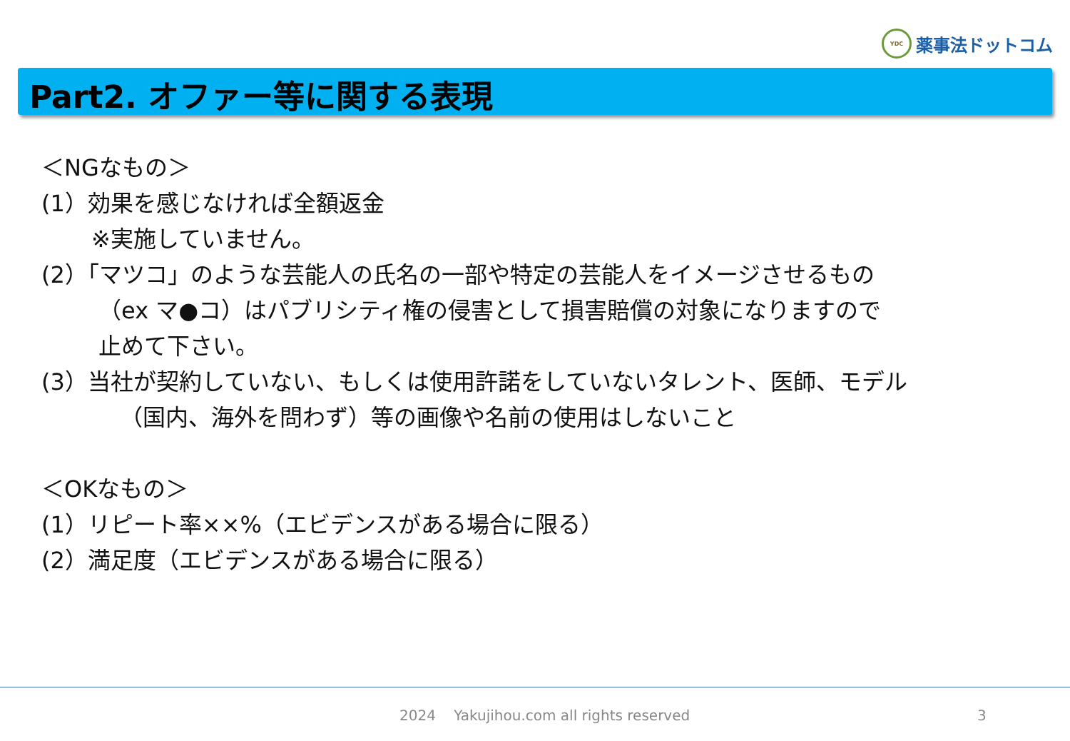YDC
薬事法ドットコム
Part2. オファー等に関する表現
＜NGなもの＞
(1）効果を感じなければ全額返金
※実施していません。
(2）「マツコ」のような芸能人の氏名の一部や特定の芸能人をイメージさせるもの
（ex マ●コ）はパブリシティ権の侵害として損害賠償の対象になりますので
止めて下さい。
(3）当社が契約していない、もしくは使用許諾をしていないタレント、医師、モデル
（国内、海外を問わず）等の画像や名前の使用はしないこと
＜OKなもの＞
(1）リピート率××%（エビデンスがある場合に限る）
(2）満足度（エビデンスがある場合に限る）
2024 Yakujihou.com all rights reserved
3